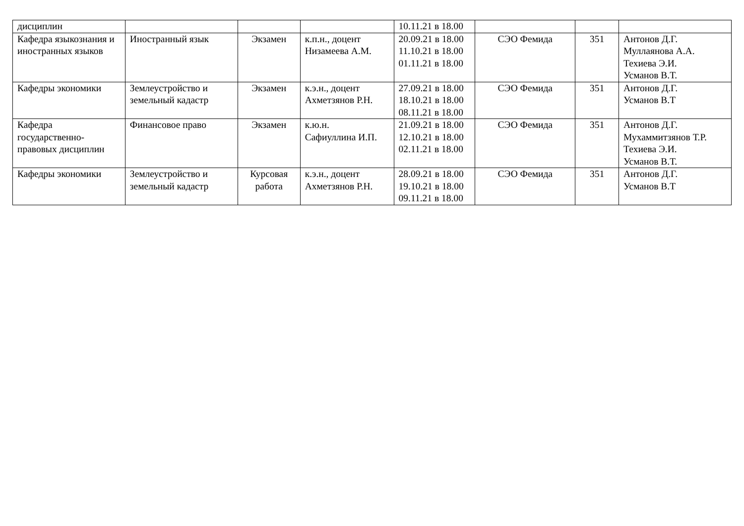| дисциплин | | | | 10.11.21 в 18.00 | | | |
| Кафедра языкознания и иностранных языков | Иностранный язык | Экзамен | к.п.н., доцент Низамеева А.М. | 20.09.21 в 18.00 11.10.21 в 18.00 01.11.21 в 18.00 | СЭО Фемида | 351 | Антонов Д.Г. Муллаянова А.А. Техиева Э.И. Усманов В.Т. |
| Кафедры экономики | Землеустройство и земельный кадастр | Экзамен | к.э.н., доцент Ахметзянов Р.Н. | 27.09.21 в 18.00 18.10.21 в 18.00 08.11.21 в 18.00 | СЭО Фемида | 351 | Антонов Д.Г. Усманов В.Т |
| Кафедра государственно-правовых дисциплин | Финансовое право | Экзамен | к.ю.н. Сафиуллина И.П. | 21.09.21 в 18.00 12.10.21 в 18.00 02.11.21 в 18.00 | СЭО Фемида | 351 | Антонов Д.Г. Мухаммитзянов Т.Р. Техиева Э.И. Усманов В.Т. |
| Кафедры экономики | Землеустройство и земельный кадастр | Курсовая работа | к.э.н., доцент Ахметзянов Р.Н. | 28.09.21 в 18.00 19.10.21 в 18.00 09.11.21 в 18.00 | СЭО Фемида | 351 | Антонов Д.Г. Усманов В.Т |